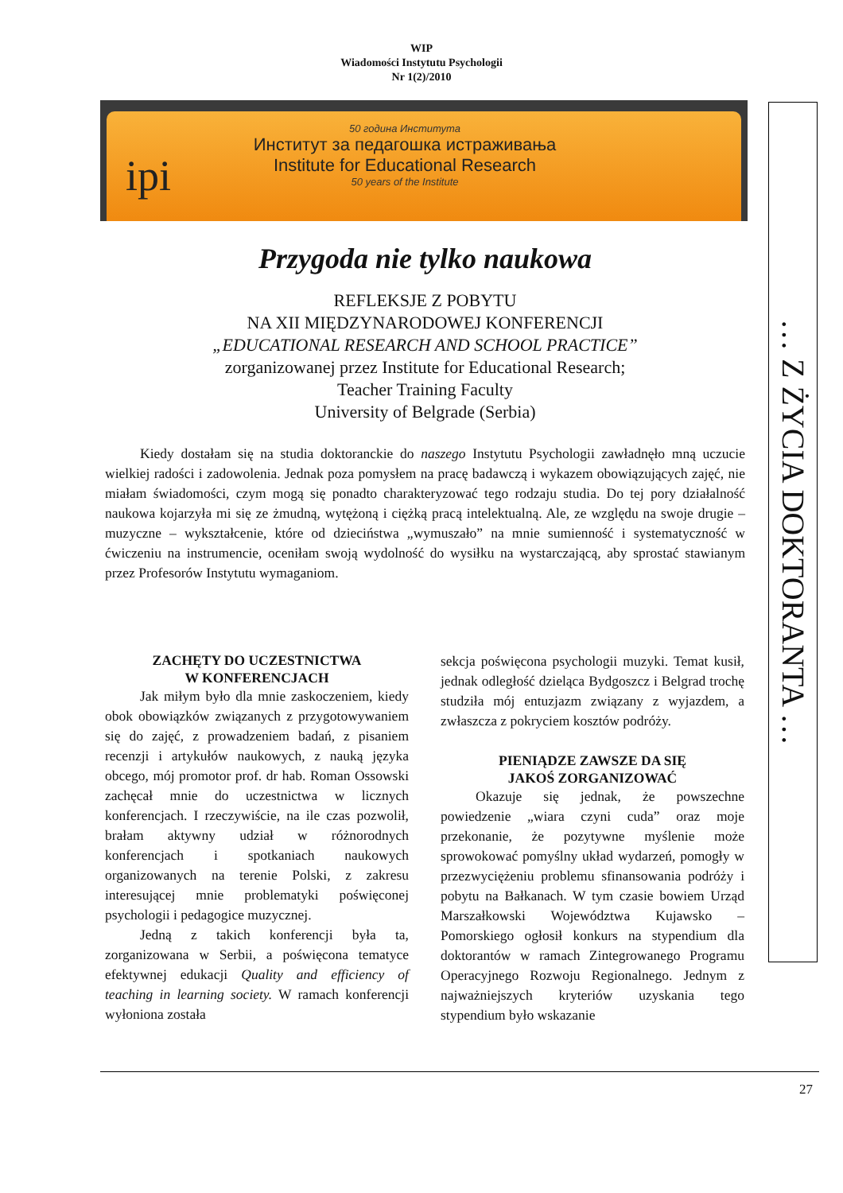WIP
Wiadomości Instytutu Psychologii
Nr 1(2)/2010
ipi
50 година Института
Институт за педагошка истраживања
Institute for Educational Research
50 years of the Institute
… Z ŻYCIA DOKTORANTA …
Przygoda nie tylko naukowa
REFLEKSJE Z POBYTU
NA XII MIĘDZYNARODOWEJ KONFERENCJI
„EDUCATIONAL RESEARCH AND SCHOOL PRACTICE”
zorganizowanej przez Institute for Educational Research;
Teacher Training Faculty
University of Belgrade (Serbia)
Kiedy dostałam się na studia doktoranckie do naszego Instytutu Psychologii zawładnęło mną uczucie wielkiej radości i zadowolenia. Jednak poza pomysłem na pracę badawczą i wykazem obowiązujących zajęć, nie miałam świadomości, czym mogą się ponadto charakteryzować tego rodzaju studia. Do tej pory działalność naukowa kojarzyła mi się ze żmudną, wytężoną i ciężką pracą intelektualną. Ale, ze względu na swoje drugie – muzyczne – wykształcenie, które od dzieciństwa „wymuszało” na mnie sumienność i systematyczność w ćwiczeniu na instrumencie, oceniłam swoją wydolność do wysiłku na wystarczającą, aby sprostać stawianym przez Profesorów Instytutu wymaganiom.
ZACHĘTY DO UCZESTNICTWA
W KONFERENCJACH
Jak miłym było dla mnie zaskoczeniem, kiedy obok obowiązków związanych z przygotowywaniem się do zajęć, z prowadzeniem badań, z pisaniem recenzji i artykułów naukowych, z nauką języka obcego, mój promotor prof. dr hab. Roman Ossowski zachęcał mnie do uczestnictwa w licznych konferencjach. I rzeczywiście, na ile czas pozwolił, brałam aktywny udział w różnorodnych konferencjach i spotkaniach naukowych organizowanych na terenie Polski, z zakresu interesującej mnie problematyki poświęconej psychologii i pedagogice muzycznej.
Jedną z takich konferencji była ta, zorganizowana w Serbii, a poświęcona tematyce efektywnej edukacji Quality and efficiency of teaching in learning society. W ramach konferencji wyłoniona została
sekcja poświęcona psychologii muzyki. Temat kusił, jednak odległość dzieląca Bydgoszcz i Belgrad trochę studziła mój entuzjazm związany z wyjazdem, a zwłaszcza z pokryciem kosztów podróży.
PIENIĄDZE ZAWSZE DA SIĘ
JAKOŚ ZORGANIZOWAĆ
Okazuje się jednak, że powszechne powiedzenie „wiara czyni cuda” oraz moje przekonanie, że pozytywne myślenie może sprowokować pomyślny układ wydarzeń, pomogły w przezwyciężeniu problemu sfinansowania podróży i pobytu na Bałkanach. W tym czasie bowiem Urząd Marszałkowski Województwa Kujawsko – Pomorskiego ogłosił konkurs na stypendium dla doktorantów w ramach Zintegrowanego Programu Operacyjnego Rozwoju Regionalnego. Jednym z najważniejszych kryteriów uzyskania tego stypendium było wskazanie
27